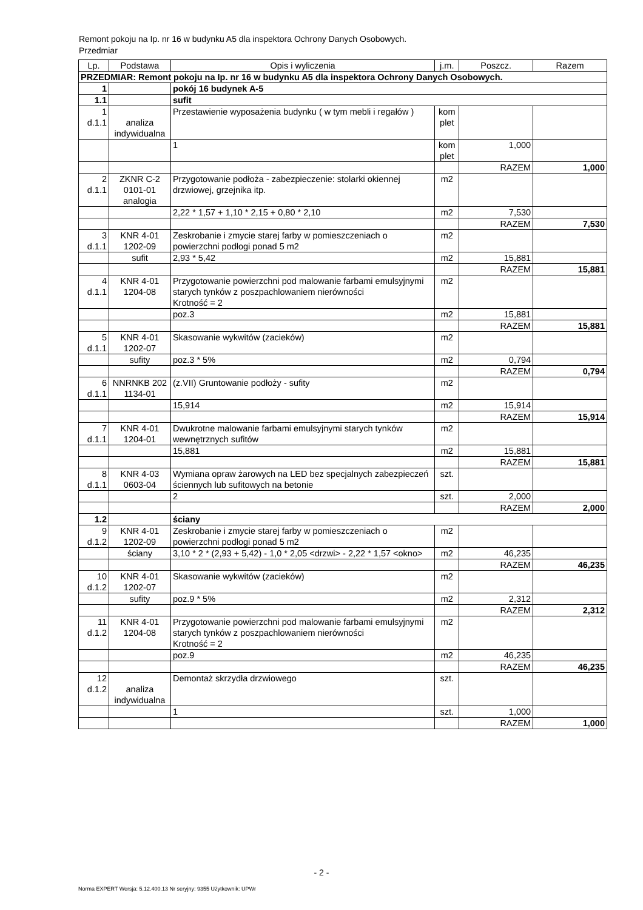Remont pokoju na Ip. nr 16 w budynku A5 dla inspektora Ochrony Danych Osobowych.
Przedmiar
| Lp. | Podstawa | Opis i wyliczenia | j.m. | Poszcz. | Razem |
| --- | --- | --- | --- | --- | --- |
| PRZEDMIAR: Remont pokoju na Ip. nr 16 w budynku A5 dla inspektora Ochrony Danych Osobowych. | | | | | |
| 1 | | pokój 16 budynek A-5 | | | |
| 1.1 | | sufit | | | |
| 1 d.1.1 | analiza indywidualna | Przestawienie wyposażenia budynku ( w tym mebli i regałów ) | kom plet | | |
| | | 1 | kom plet | 1,000 | |
| | | | | RAZEM | 1,000 |
| 2 d.1.1 | ZKNR C-2 0101-01 analogia | Przygotowanie podłoża - zabezpieczenie: stolarki okiennej drzwiowej, grzejnika itp. | m2 | | |
| | | 2,22 * 1,57 + 1,10 * 2,15 + 0,80 * 2,10 | m2 | 7,530 | |
| | | | | RAZEM | 7,530 |
| 3 d.1.1 | KNR 4-01 1202-09 | Zeskrobanie i zmycie starej farby w pomieszczeniach o powierzchni podłogi ponad 5 m2 | m2 | | |
| | sufit | 2,93 * 5,42 | m2 | 15,881 | |
| | | | | RAZEM | 15,881 |
| 4 d.1.1 | KNR 4-01 1204-08 | Przygotowanie powierzchni pod malowanie farbami emulsyjnymi starych tynków z poszpachlowaniem nierówności Krotność = 2 | m2 | | |
| | | poz.3 | m2 | 15,881 | |
| | | | | RAZEM | 15,881 |
| 5 d.1.1 | KNR 4-01 1202-07 | Skasowanie wykwitów (zacieków) | m2 | | |
| | sufity | poz.3 * 5% | m2 | 0,794 | |
| | | | | RAZEM | 0,794 |
| 6 d.1.1 | NNRNKB 202 1134-01 | (z.VII) Gruntowanie podłoży - sufity | m2 | | |
| | | 15,914 | m2 | 15,914 | |
| | | | | RAZEM | 15,914 |
| 7 d.1.1 | KNR 4-01 1204-01 | Dwukrotne malowanie farbami emulsyjnymi starych tynków wewnętrznych sufitów | m2 | | |
| | | 15,881 | m2 | 15,881 | |
| | | | | RAZEM | 15,881 |
| 8 d.1.1 | KNR 4-03 0603-04 | Wymiana opraw żarowych na LED bez specjalnych zabezpieczeń ściennych lub sufitowych na betonie | szt. | | |
| | | 2 | szt. | 2,000 | |
| | | | | RAZEM | 2,000 |
| 1.2 | | ściany | | | |
| 9 d.1.2 | KNR 4-01 1202-09 | Zeskrobanie i zmycie starej farby w pomieszczeniach o powierzchni podłogi ponad 5 m2 | m2 | | |
| | ściany | 3,10 * 2 * (2,93 + 5,42) - 1,0 * 2,05 <drzwi> - 2,22 * 1,57 <okno> | m2 | 46,235 | |
| | | | | RAZEM | 46,235 |
| 10 d.1.2 | KNR 4-01 1202-07 | Skasowanie wykwitów (zacieków) | m2 | | |
| | sufity | poz.9 * 5% | m2 | 2,312 | |
| | | | | RAZEM | 2,312 |
| 11 d.1.2 | KNR 4-01 1204-08 | Przygotowanie powierzchni pod malowanie farbami emulsyjnymi starych tynków z poszpachlowaniem nierówności Krotność = 2 | m2 | | |
| | | poz.9 | m2 | 46,235 | |
| | | | | RAZEM | 46,235 |
| 12 d.1.2 | analiza indywidualna | Demontaż skrzydła drzwiowego | szt. | | |
| | | 1 | szt. | 1,000 | |
| | | | | RAZEM | 1,000 |
- 2 -
Norma EXPERT Wersja: 5.12.400.13 Nr seryjny: 9355 Użytkownik: UPWr